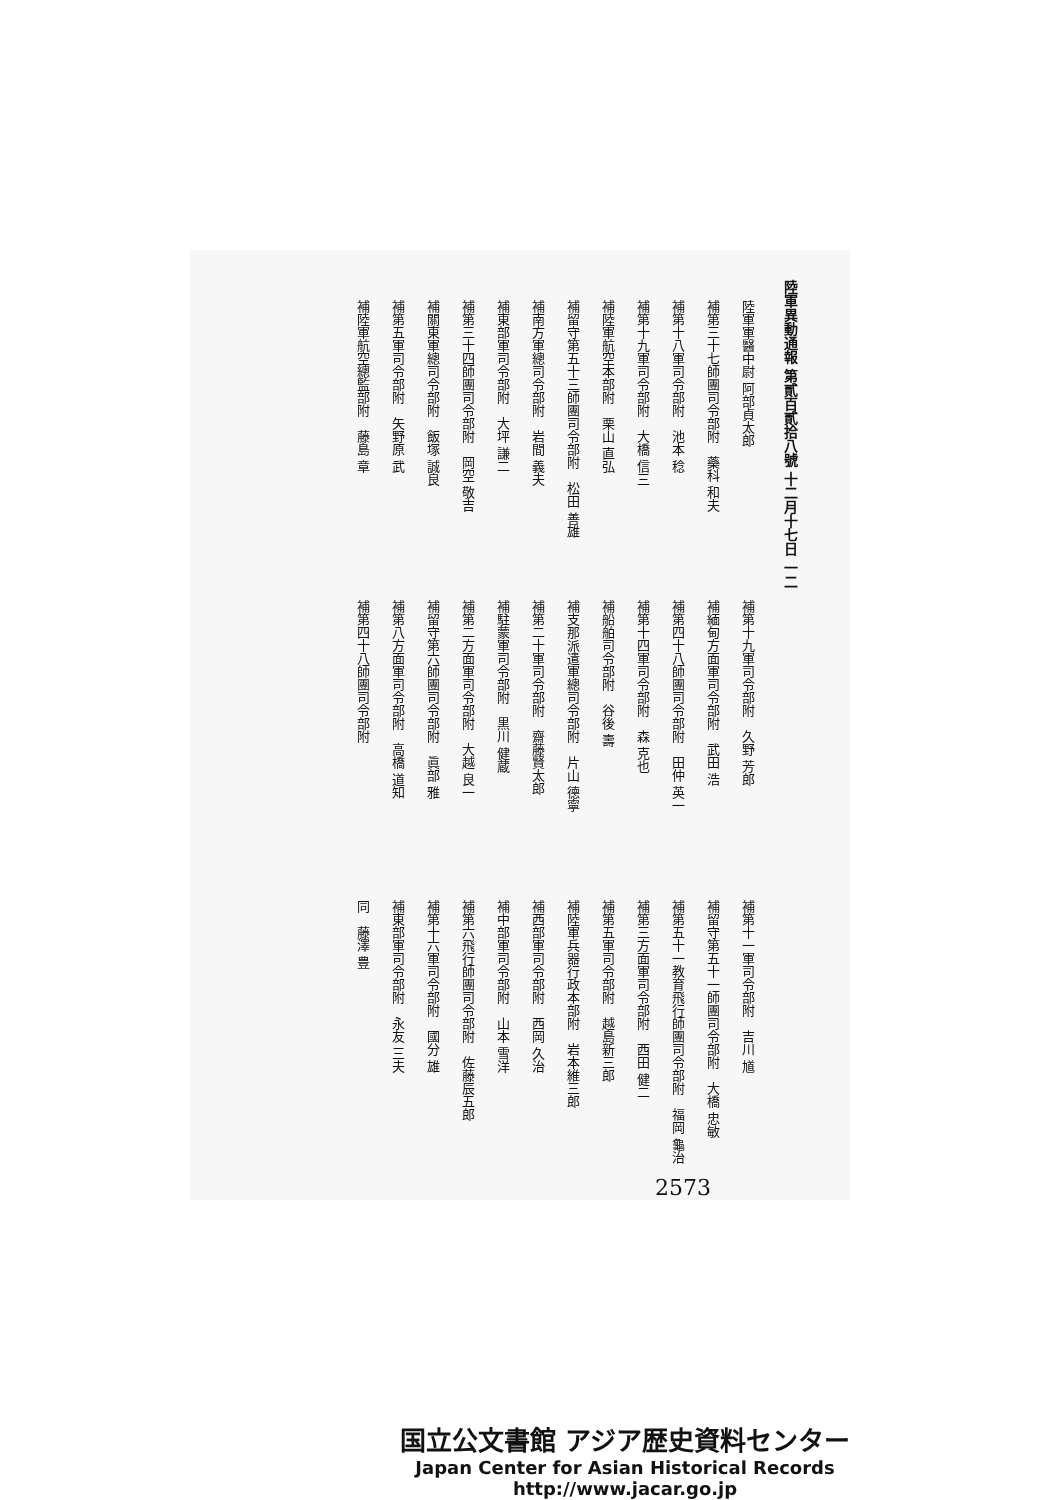陸軍異動通報 第貳百貳拾八號 十二月十七日 一二
陸軍軍醫中尉 阿部貞太郎
補第三十七師團司令部附　藥科 和夫
補第十八軍司令部附　池本 稔
補第十九軍司令部附　大橋 信三
補陸軍航空本部附　栗山 直弘
補留守第五十三師團司令部附　松田 善雄
補南方軍總司令部附　岩間 義夫
補東部軍司令部附　大坪 謙二
補第三十四師團司令部附　岡空 敬吉
補關東軍總司令部附　飯塚 誠良
補第五軍司令部附　矢野原 武
補陸軍航空總監部附　藤島 章
補第十九軍司令部附　久野 芳郎
補緬甸方面軍司令部附　武田 浩
補第四十八師團司令部附　田仲 英一
補第十四軍司令部附　森 克也
補船舶司令部附　谷後 壽
補支那派遣軍總司令部附　片山 德寧
補第二十軍司令部附　齋藤賢太郎
補駐蒙軍司令部附　黒川 健蔵
補第二方面軍司令部附　大越 良一
補留守第六師團司令部附　眞部 雅
補第八方面軍司令部附　高橋 道知
補第四十八師團司令部附
補第十一軍司令部附　吉川 馗
補留守第五十一師團司令部附　大橋 忠敏
補第五十一教育飛行師團司令部附　福岡 龜治
補第三方面軍司令部附　西田 健二
補第五軍司令部附　越島新三郎
補陸軍兵器行政本部附　岩本維三郎
補西部軍司令部附　西岡 久治
補中部軍司令部附　山本 雪洋
補第六飛行師團司令部附　佐藤辰五郎
補第十六軍司令部附　國分 雄
補東部軍司令部附　永友 三夫
同　藤澤 豊
2573
国立公文書館 アジア歴史資料センター
Japan Center for Asian Historical Records
http://www.jacar.go.jp